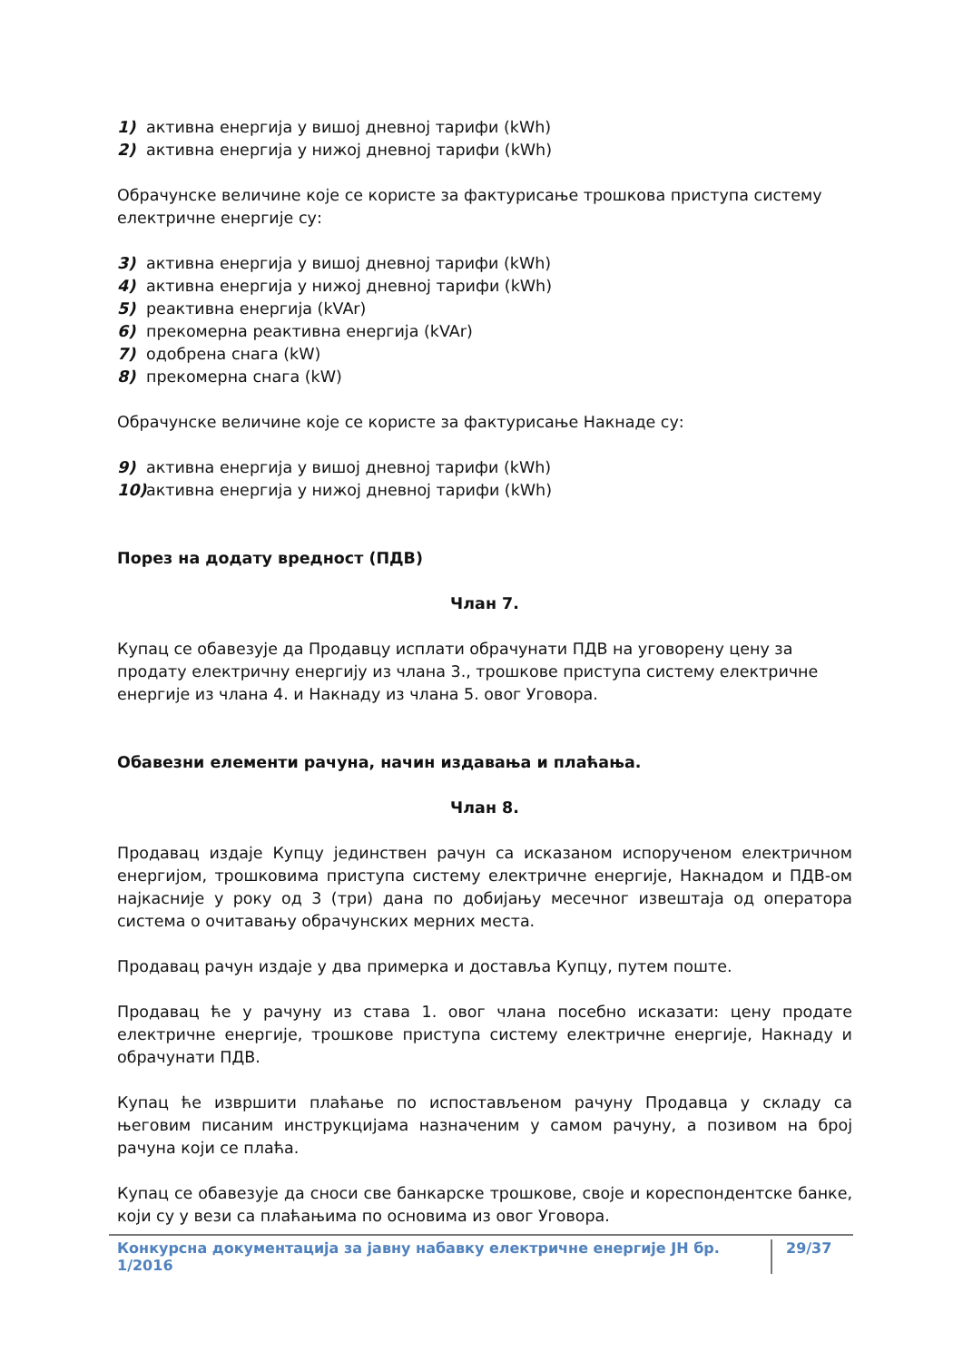1) активна енергија у вишој дневној тарифи (kWh)
2) активна енергија у нижој дневној тарифи (kWh)
Обрачунске величине које се користе за фактурисање трошкова приступа систему електричне енергије су:
3) активна енергија у вишој дневној тарифи (kWh)
4) активна енергија у нижој дневној тарифи (kWh)
5) реактивна енергија (kVAr)
6) прекомерна реактивна енергија (kVAr)
7) одобрена снага (kW)
8) прекомерна снага (kW)
Обрачунске величине које се користе за фактурисање Накнаде су:
9) активна енергија у вишој дневној тарифи (kWh)
10) активна енергија у нижој дневној тарифи (kWh)
Порез на додату вредност (ПДВ)
Члан 7.
Купац се обавезује да Продавцу исплати обрачунати ПДВ на уговорену цену за продату електричну енергију из члана 3., трошкове приступа систему електричне енергије из члана 4. и Накнаду из члана 5. овог Уговора.
Обавезни елементи рачуна, начин издавања и плаћања.
Члан 8.
Продавац издаје Купцу јединствен рачун са исказаном испорученом електричном енергијом, трошковима приступа систему електричне енергије, Накнадом и ПДВ-ом најкасније у року од 3 (три) дана по добијању месечног извештаја од оператора система о очитавању обрачунских мерних места.
Продавац рачун издаје у два примерка и доставља Купцу, путем поште.
Продавац ће у рачуну из става 1. овог члана посебно исказати: цену продате електричне енергије, трошкове приступа систему електричне енергије, Накнаду и обрачунати ПДВ.
Купац ће извршити плаћање по испостављеном рачуну Продавца у складу са његовим писаним инструкцијама назначеним у самом рачуну, а позивом на број рачуна који се плаћа.
Купац се обавезује да сноси све банкарске трошкове, своје и кореспондентске банке, који су у вези са плаћањима по основима из овог Уговора.
Конкурсна документација за јавну набавку електричне енергије ЈН бр. 1/2016 29/37